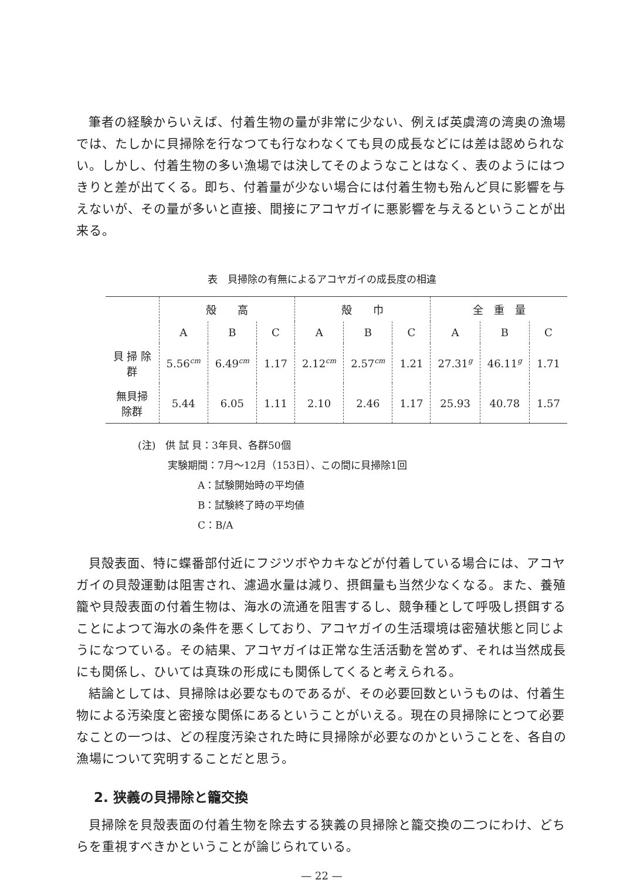筆者の経験からいえば、付着生物の量が非常に少ない、例えば英虞湾の湾奥の漁場では、たしかに貝掃除を行なつても行なわなくても貝の成長などには差は認められない。しかし、付着生物の多い漁場では決してそのようなことはなく、表のようにはつきりと差が出てくる。即ち、付着量が少ない場合には付着生物も殆んど貝に影響を与えないが、その量が多いと直接、間接にアコヤガイに悪影響を与えるということが出来る。
表　貝掃除の有無によるアコヤガイの成長度の相違
| | 殻 高 | | | 殻 巾 | | | 全 重 量 | | |
| --- | --- | --- | --- | --- | --- | --- | --- | --- | --- |
| | A | B | C | A | B | C | A | B | C |
| 貝 掃 除 群 | 5.56<sup>cm</sup> | 6.49<sup>cm</sup> | 1.17 | 2.12<sup>cm</sup> | 2.57<sup>cm</sup> | 1.21 | 27.31<sup>g</sup> | 46.11<sup>g</sup> | 1.71 |
| 無貝掃除群 | 5.44 | 6.05 | 1.11 | 2.10 | 2.46 | 1.17 | 25.93 | 40.78 | 1.57 |
(注)　供 試 貝：3年貝、各群50個
　　　実験期間：7月〜12月（153日）、この間に貝掃除1回
　　　　　　A：試験開始時の平均値
　　　　　　B：試験終了時の平均値
　　　　　　C：B/A
貝殻表面、特に蝶番部付近にフジツボやカキなどが付着している場合には、アコヤガイの貝殻運動は阻害され、濾過水量は減り、摂餌量も当然少なくなる。また、養殖籠や貝殻表面の付着生物は、海水の流通を阻害するし、競争種として呼吸し摂餌することによつて海水の条件を悪くしており、アコヤガイの生活環境は密殖状態と同じようになつている。その結果、アコヤガイは正常な生活活動を営めず、それは当然成長にも関係し、ひいては真珠の形成にも関係してくると考えられる。
結論としては、貝掃除は必要なものであるが、その必要回数というものは、付着生物による汚染度と密接な関係にあるということがいえる。現在の貝掃除にとつて必要なことの一つは、どの程度汚染された時に貝掃除が必要なのかということを、各自の漁場について究明することだと思う。
2. 狭義の貝掃除と籠交換
貝掃除を貝殻表面の付着生物を除去する狭義の貝掃除と籠交換の二つにわけ、どちらを重視すべきかということが論じられている。
— 22 —